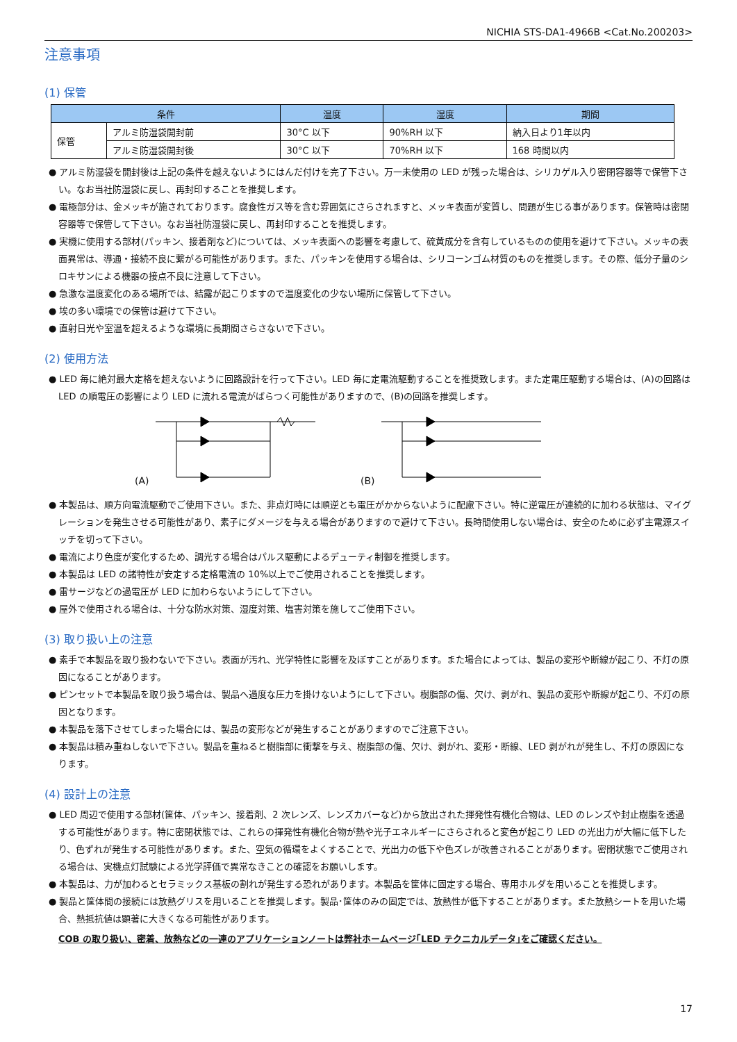NICHIA STS-DA1-4966B <Cat.No.200203>
注意事項
(1) 保管
| 条件 | | 温度 | 湿度 | 期間 |
| --- | --- | --- | --- | --- |
| 保管 | アルミ防湿袋開封前 | 30°C 以下 | 90%RH 以下 | 納入日より1年以内 |
| | アルミ防湿袋開封後 | 30°C 以下 | 70%RH 以下 | 168 時間以内 |
● アルミ防湿袋を開封後は上記の条件を越えないようにはんだ付けを完了下さい。万一未使用の LED が残った場合は、シリカゲル入り密閉容器等で保管下さい。なお当社防湿袋に戻し、再封印することを推奨します。
● 電極部分は、金メッキが施されております。腐食性ガス等を含む雰囲気にさらされますと、メッキ表面が変質し、問題が生じる事があります。保管時は密閉容器等で保管して下さい。なお当社防湿袋に戻し、再封印することを推奨します。
● 実機に使用する部材(パッキン、接着剤など)については、メッキ表面への影響を考慮して、硫黄成分を含有しているものの使用を避けて下さい。メッキの表面異常は、導通・接続不良に繋がる可能性があります。また、パッキンを使用する場合は、シリコーンゴム材質のものを推奨します。その際、低分子量のシロキサンによる機器の接点不良に注意して下さい。
● 急激な温度変化のある場所では、結露が起こりますので温度変化の少ない場所に保管して下さい。
● 埃の多い環境での保管は避けて下さい。
● 直射日光や室温を超えるような環境に長期間さらさないで下さい。
(2) 使用方法
● LED 毎に絶対最大定格を超えないように回路設計を行って下さい。LED 毎に定電流駆動することを推奨致します。また定電圧駆動する場合は、(A)の回路は LED の順電圧の影響により LED に流れる電流がばらつく可能性がありますので、(B)の回路を推奨します。
(A) (B)
● 本製品は、順方向電流駆動でご使用下さい。また、非点灯時には順逆とも電圧がかからないように配慮下さい。特に逆電圧が連続的に加わる状態は、マイグレーションを発生させる可能性があり、素子にダメージを与える場合がありますので避けて下さい。長時間使用しない場合は、安全のために必ず主電源スイッチを切って下さい。
● 電流により色度が変化するため、調光する場合はパルス駆動によるデューティ制御を推奨します。
● 本製品は LED の諸特性が安定する定格電流の 10%以上でご使用されることを推奨します。
● 雷サージなどの過電圧が LED に加わらないようにして下さい。
● 屋外で使用される場合は、十分な防水対策、湿度対策、塩害対策を施してご使用下さい。
(3) 取り扱い上の注意
● 素手で本製品を取り扱わないで下さい。表面が汚れ、光学特性に影響を及ぼすことがあります。また場合によっては、製品の変形や断線が起こり、不灯の原因になることがあります。
● ピンセットで本製品を取り扱う場合は、製品へ過度な圧力を掛けないようにして下さい。樹脂部の傷、欠け、剥がれ、製品の変形や断線が起こり、不灯の原因となります。
● 本製品を落下させてしまった場合には、製品の変形などが発生することがありますのでご注意下さい。
● 本製品は積み重ねしないで下さい。製品を重ねると樹脂部に衝撃を与え、樹脂部の傷、欠け、剥がれ、変形・断線、LED 剥がれが発生し、不灯の原因になります。
(4) 設計上の注意
● LED 周辺で使用する部材(筐体、パッキン、接着剤、2 次レンズ、レンズカバーなど)から放出された揮発性有機化合物は、LED のレンズや封止樹脂を透過する可能性があります。特に密閉状態では、これらの揮発性有機化合物が熱や光子エネルギーにさらされると変色が起こり LED の光出力が大幅に低下したり、色ずれが発生する可能性があります。また、空気の循環をよくすることで、光出力の低下や色ズレが改善されることがあります。密閉状態でご使用される場合は、実機点灯試験による光学評価で異常なきことの確認をお願いします。
● 本製品は、力が加わるとセラミックス基板の割れが発生する恐れがあります。本製品を筐体に固定する場合、専用ホルダを用いることを推奨します。
● 製品と筐体間の接続には放熱グリスを用いることを推奨します。製品･筐体のみの固定では、放熱性が低下することがあります。また放熱シートを用いた場合、熱抵抗値は顕著に大きくなる可能性があります。
COB の取り扱い、密着、放熱などの一連のアプリケーションノートは弊社ホームページ｢LED テクニカルデータ｣をご確認ください。
17